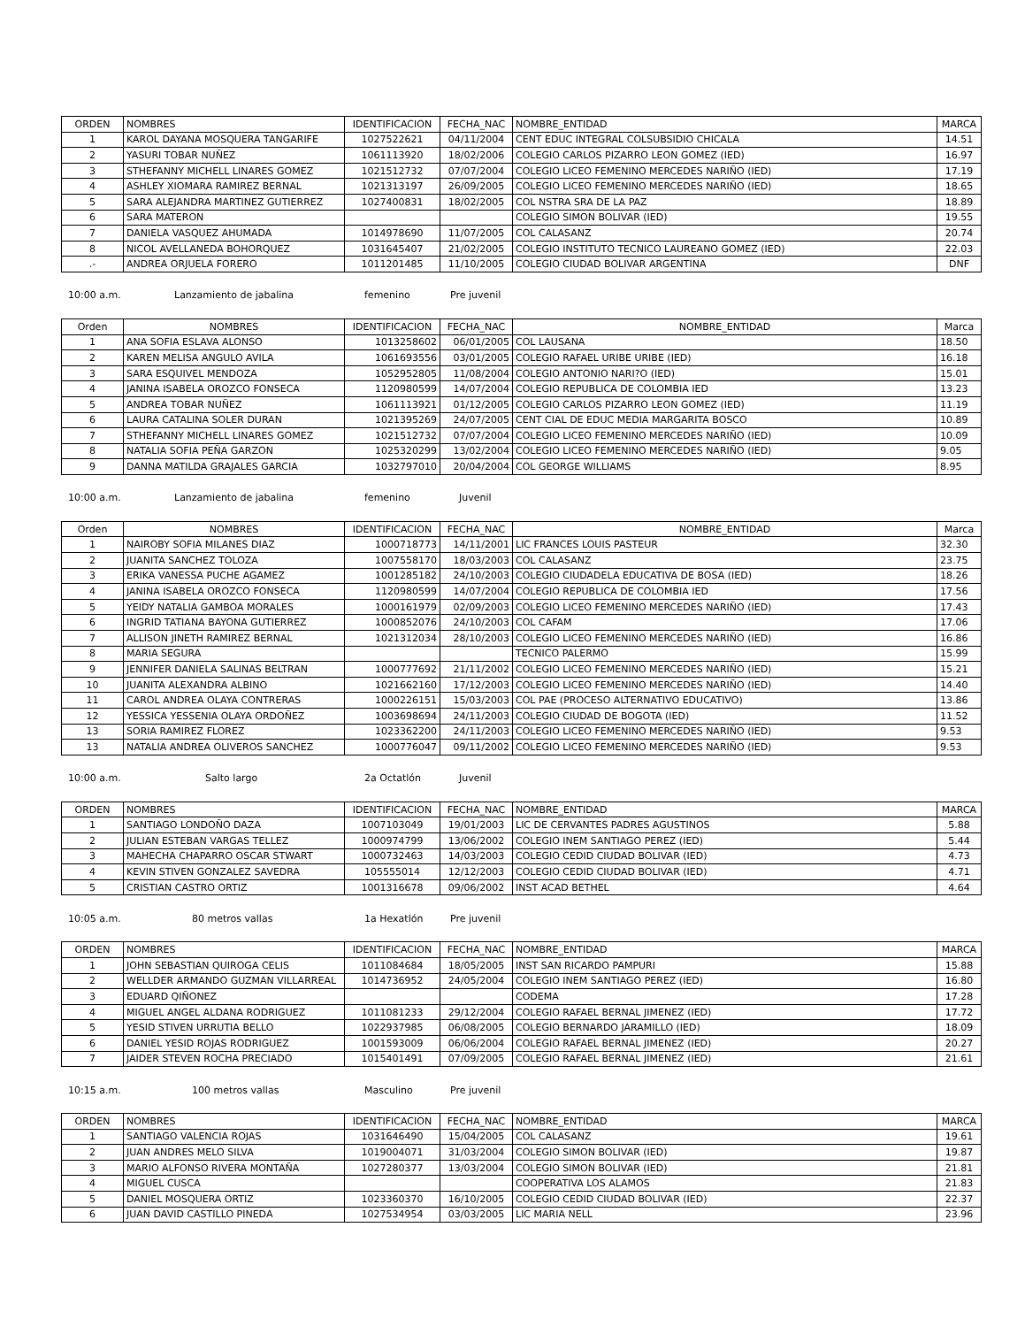| ORDEN | NOMBRES | IDENTIFICACION | FECHA_NAC | NOMBRE_ENTIDAD | MARCA |
| --- | --- | --- | --- | --- | --- |
| 1 | KAROL DAYANA MOSQUERA TANGARIFE | 1027522621 | 04/11/2004 | CENT EDUC INTEGRAL COLSUBSIDIO CHICALA | 14.51 |
| 2 | YASURI TOBAR NUÑEZ | 1061113920 | 18/02/2006 | COLEGIO CARLOS PIZARRO LEON GOMEZ (IED) | 16.97 |
| 3 | STHEFANNY MICHELL LINARES GOMEZ | 1021512732 | 07/07/2004 | COLEGIO LICEO FEMENINO MERCEDES NARIÑO (IED) | 17.19 |
| 4 | ASHLEY XIOMARA RAMIREZ BERNAL | 1021313197 | 26/09/2005 | COLEGIO LICEO FEMENINO MERCEDES NARIÑO (IED) | 18.65 |
| 5 | SARA ALEJANDRA MARTINEZ GUTIERREZ | 1027400831 | 18/02/2005 | COL NSTRA SRA DE LA PAZ | 18.89 |
| 6 | SARA MATERON | | | COLEGIO SIMON BOLIVAR (IED) | 19.55 |
| 7 | DANIELA VASQUEZ AHUMADA | 1014978690 | 11/07/2005 | COL CALASANZ | 20.74 |
| 8 | NICOL AVELLANEDA BOHORQUEZ | 1031645407 | 21/02/2005 | COLEGIO INSTITUTO TECNICO LAUREANO GOMEZ (IED) | 22.03 |
| .- | ANDREA ORJUELA FORERO | 1011201485 | 11/10/2005 | COLEGIO CIUDAD BOLIVAR ARGENTINA | DNF |
10:00 a.m. Lanzamiento de jabalina femenino Pre juvenil
| Orden | NOMBRES | IDENTIFICACION | FECHA_NAC | NOMBRE_ENTIDAD | Marca |
| --- | --- | --- | --- | --- | --- |
| 1 | ANA SOFIA ESLAVA ALONSO | 1013258602 | 06/01/2005 | COL LAUSANA | 18.50 |
| 2 | KAREN MELISA ANGULO AVILA | 1061693556 | 03/01/2005 | COLEGIO RAFAEL URIBE URIBE (IED) | 16.18 |
| 3 | SARA ESQUIVEL MENDOZA | 1052952805 | 11/08/2004 | COLEGIO ANTONIO NARI?O (IED) | 15.01 |
| 4 | JANINA ISABELA OROZCO FONSECA | 1120980599 | 14/07/2004 | COLEGIO REPUBLICA DE COLOMBIA IED | 13.23 |
| 5 | ANDREA TOBAR NUÑEZ | 1061113921 | 01/12/2005 | COLEGIO CARLOS PIZARRO LEON GOMEZ (IED) | 11.19 |
| 6 | LAURA CATALINA SOLER DURAN | 1021395269 | 24/07/2005 | CENT CIAL DE EDUC MEDIA MARGARITA BOSCO | 10.89 |
| 7 | STHEFANNY MICHELL LINARES GOMEZ | 1021512732 | 07/07/2004 | COLEGIO LICEO FEMENINO MERCEDES NARIÑO (IED) | 10.09 |
| 8 | NATALIA SOFIA PEÑA GARZON | 1025320299 | 13/02/2004 | COLEGIO LICEO FEMENINO MERCEDES NARIÑO (IED) | 9.05 |
| 9 | DANNA MATILDA GRAJALES GARCIA | 1032797010 | 20/04/2004 | COL GEORGE WILLIAMS | 8.95 |
10:00 a.m. Lanzamiento de jabalina femenino Juvenil
| Orden | NOMBRES | IDENTIFICACION | FECHA_NAC | NOMBRE_ENTIDAD | Marca |
| --- | --- | --- | --- | --- | --- |
| 1 | NAIROBY SOFIA MILANES DIAZ | 1000718773 | 14/11/2001 | LIC FRANCES LOUIS PASTEUR | 32.30 |
| 2 | JUANITA SANCHEZ TOLOZA | 1007558170 | 18/03/2003 | COL CALASANZ | 23.75 |
| 3 | ERIKA VANESSA PUCHE AGAMEZ | 1001285182 | 24/10/2003 | COLEGIO CIUDADELA EDUCATIVA DE BOSA (IED) | 18.26 |
| 4 | JANINA ISABELA OROZCO FONSECA | 1120980599 | 14/07/2004 | COLEGIO REPUBLICA DE COLOMBIA IED | 17.56 |
| 5 | YEIDY NATALIA GAMBOA MORALES | 1000161979 | 02/09/2003 | COLEGIO LICEO FEMENINO MERCEDES NARIÑO (IED) | 17.43 |
| 6 | INGRID TATIANA BAYONA GUTIERREZ | 1000852076 | 24/10/2003 | COL CAFAM | 17.06 |
| 7 | ALLISON JINETH RAMIREZ BERNAL | 1021312034 | 28/10/2003 | COLEGIO LICEO FEMENINO MERCEDES NARIÑO (IED) | 16.86 |
| 8 | MARIA SEGURA | | | TECNICO PALERMO | 15.99 |
| 9 | JENNIFER DANIELA SALINAS BELTRAN | 1000777692 | 21/11/2002 | COLEGIO LICEO FEMENINO MERCEDES NARIÑO (IED) | 15.21 |
| 10 | JUANITA ALEXANDRA ALBINO | 1021662160 | 17/12/2003 | COLEGIO LICEO FEMENINO MERCEDES NARIÑO (IED) | 14.40 |
| 11 | CAROL ANDREA OLAYA CONTRERAS | 1000226151 | 15/03/2003 | COL PAE (PROCESO ALTERNATIVO EDUCATIVO) | 13.86 |
| 12 | YESSICA YESSENIA OLAYA ORDOÑEZ | 1003698694 | 24/11/2003 | COLEGIO CIUDAD DE BOGOTA (IED) | 11.52 |
| 13 | SORIA RAMIREZ FLOREZ | 1023362200 | 24/11/2003 | COLEGIO LICEO FEMENINO MERCEDES NARIÑO (IED) | 9.53 |
| 13 | NATALIA ANDREA OLIVEROS SANCHEZ | 1000776047 | 09/11/2002 | COLEGIO LICEO FEMENINO MERCEDES NARIÑO (IED) | 9.53 |
10:00 a.m. Salto largo 2a Octatlón Juvenil
| ORDEN | NOMBRES | IDENTIFICACION | FECHA_NAC | NOMBRE_ENTIDAD | MARCA |
| --- | --- | --- | --- | --- | --- |
| 1 | SANTIAGO LONDOÑO DAZA | 1007103049 | 19/01/2003 | LIC DE CERVANTES PADRES AGUSTINOS | 5.88 |
| 2 | JULIAN ESTEBAN VARGAS TELLEZ | 1000974799 | 13/06/2002 | COLEGIO INEM SANTIAGO PEREZ (IED) | 5.44 |
| 3 | MAHECHA CHAPARRO OSCAR STWART | 1000732463 | 14/03/2003 | COLEGIO CEDID CIUDAD BOLIVAR (IED) | 4.73 |
| 4 | KEVIN STIVEN GONZALEZ SAVEDRA | 105555014 | 12/12/2003 | COLEGIO CEDID CIUDAD BOLIVAR (IED) | 4.71 |
| 5 | CRISTIAN CASTRO ORTIZ | 1001316678 | 09/06/2002 | INST ACAD BETHEL | 4.64 |
10:05 a.m. 80 metros vallas 1a Hexatlón Pre juvenil
| ORDEN | NOMBRES | IDENTIFICACION | FECHA_NAC | NOMBRE_ENTIDAD | MARCA |
| --- | --- | --- | --- | --- | --- |
| 1 | JOHN SEBASTIAN QUIROGA CELIS | 1011084684 | 18/05/2005 | INST SAN RICARDO PAMPURI | 15.88 |
| 2 | WELLDER ARMANDO GUZMAN VILLARREAL | 1014736952 | 24/05/2004 | COLEGIO INEM SANTIAGO PEREZ (IED) | 16.80 |
| 3 | EDUARD QIÑONEZ | | | CODEMA | 17.28 |
| 4 | MIGUEL ANGEL ALDANA RODRIGUEZ | 1011081233 | 29/12/2004 | COLEGIO RAFAEL BERNAL JIMENEZ (IED) | 17.72 |
| 5 | YESID STIVEN URRUTIA BELLO | 1022937985 | 06/08/2005 | COLEGIO BERNARDO JARAMILLO (IED) | 18.09 |
| 6 | DANIEL YESID ROJAS RODRIGUEZ | 1001593009 | 06/06/2004 | COLEGIO RAFAEL BERNAL JIMENEZ (IED) | 20.27 |
| 7 | JAIDER STEVEN ROCHA PRECIADO | 1015401491 | 07/09/2005 | COLEGIO RAFAEL BERNAL JIMENEZ (IED) | 21.61 |
10:15 a.m. 100 metros vallas Masculino Pre juvenil
| ORDEN | NOMBRES | IDENTIFICACION | FECHA_NAC | NOMBRE_ENTIDAD | MARCA |
| --- | --- | --- | --- | --- | --- |
| 1 | SANTIAGO VALENCIA ROJAS | 1031646490 | 15/04/2005 | COL CALASANZ | 19.61 |
| 2 | JUAN ANDRES MELO SILVA | 1019004071 | 31/03/2004 | COLEGIO SIMON BOLIVAR (IED) | 19.87 |
| 3 | MARIO ALFONSO RIVERA MONTAÑA | 1027280377 | 13/03/2004 | COLEGIO SIMON BOLIVAR (IED) | 21.81 |
| 4 | MIGUEL CUSCA | | | COOPERATIVA LOS ALAMOS | 21.83 |
| 5 | DANIEL MOSQUERA ORTIZ | 1023360370 | 16/10/2005 | COLEGIO CEDID CIUDAD BOLIVAR (IED) | 22.37 |
| 6 | JUAN DAVID CASTILLO PINEDA | 1027534954 | 03/03/2005 | LIC MARIA NELL | 23.96 |